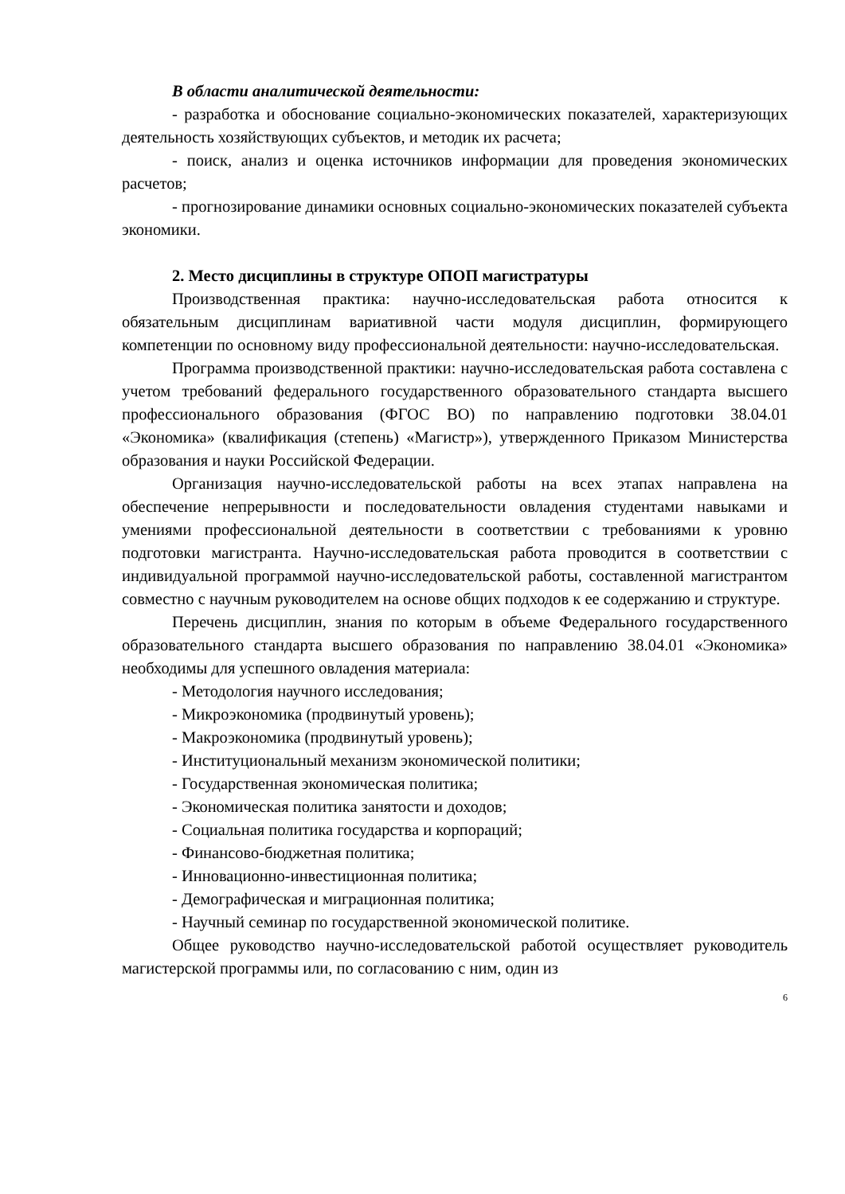В области аналитической деятельности:
- разработка и обоснование социально-экономических показателей, характеризующих деятельность хозяйствующих субъектов, и методик их расчета;
- поиск, анализ и оценка источников информации для проведения экономических расчетов;
- прогнозирование динамики основных социально-экономических показателей субъекта экономики.
2. Место дисциплины в структуре ОПОП магистратуры
Производственная практика: научно-исследовательская работа относится к обязательным дисциплинам вариативной части модуля дисциплин, формирующего компетенции по основному виду профессиональной деятельности: научно-исследовательская.
Программа производственной практики: научно-исследовательская работа составлена с учетом требований федерального государственного образовательного стандарта высшего профессионального образования (ФГОС ВО) по направлению подготовки 38.04.01 «Экономика» (квалификация (степень) «Магистр»), утвержденного Приказом Министерства образования и науки Российской Федерации.
Организация научно-исследовательской работы на всех этапах направлена на обеспечение непрерывности и последовательности овладения студентами навыками и умениями профессиональной деятельности в соответствии с требованиями к уровню подготовки магистранта. Научно-исследовательская работа проводится в соответствии с индивидуальной программой научно-исследовательской работы, составленной магистрантом совместно с научным руководителем на основе общих подходов к ее содержанию и структуре.
Перечень дисциплин, знания по которым в объеме Федерального государственного образовательного стандарта высшего образования по направлению 38.04.01 «Экономика» необходимы для успешного овладения материала:
- Методология научного исследования;
- Микроэкономика (продвинутый уровень);
- Макроэкономика (продвинутый уровень);
- Институциональный механизм экономической политики;
- Государственная экономическая политика;
- Экономическая политика занятости и доходов;
- Социальная политика государства и корпораций;
- Финансово-бюджетная политика;
- Инновационно-инвестиционная политика;
- Демографическая и миграционная политика;
- Научный семинар по государственной экономической политике.
Общее руководство научно-исследовательской работой осуществляет руководитель магистерской программы или, по согласованию с ним, один из
6